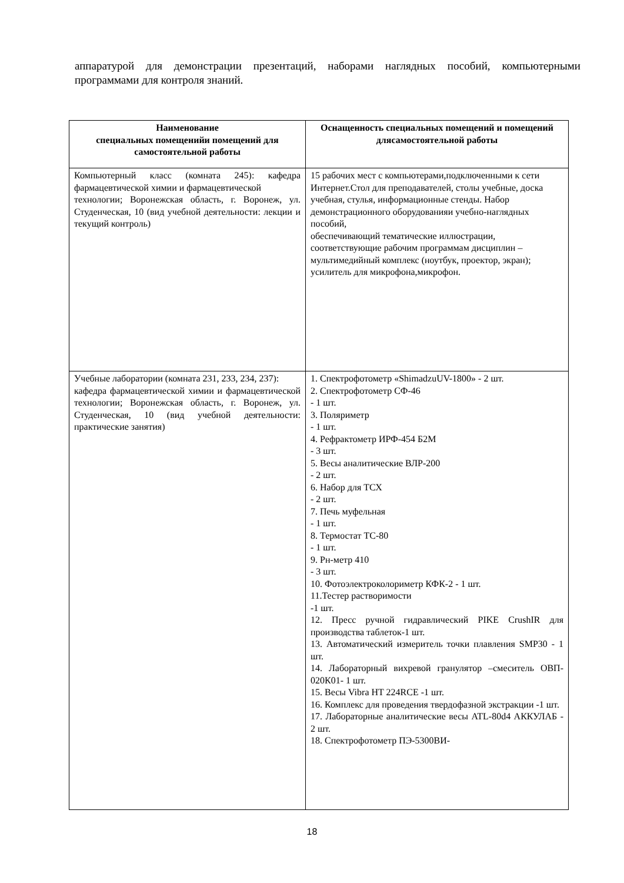аппаратурой для демонстрации презентаций, наборами наглядных пособий, компьютерными программами для контроля знаний.
| Наименование специальных помещенийи помещений для самостоятельной работы | Оснащенность специальных помещений и помещений длясамостоятельной работы |
| --- | --- |
| Компьютерный класс (комната 245): кафедра фармацевтической химии и фармацевтической технологии; Воронежская область, г. Воронеж, ул. Студенческая, 10 (вид учебной деятельности: лекции и текущий контроль) | 15 рабочих мест с компьютерами,подключенными к сети Интернет.Стол для преподавателей, столы учебные, доска учебная, стулья, информационные стенды. Набор демонстрационного оборудованияи учебно-наглядных пособий, обеспечивающий тематические иллюстрации, соответствующие рабочим программам дисциплин – мультимедийный комплекс (ноутбук, проектор, экран); усилитель для микрофона,микрофон. |
| Учебные лаборатории (комната 231, 233, 234, 237): кафедра фармацевтической химии и фармацевтической технологии; Воронежская область, г. Воронеж, ул. Студенческая, 10 (вид учебной деятельности: практические занятия) | 1. Спектрофотометр «ShimadzuUV-1800» - 2 шт. 2. Спектрофотометр СФ-46 - 1 шт. 3. Поляриметр - 1 шт. 4. Рефрактометр ИРФ-454 Б2М - 3 шт. 5. Весы аналитические ВЛР-200 - 2 шт. 6. Набор для ТСХ - 2 шт. 7. Печь муфельная - 1 шт. 8. Термостат ТС-80 - 1 шт. 9. Рн-метр 410 - 3 шт. 10. Фотоэлектроколориметр КФК-2 - 1 шт. 11.Тестер растворимости -1 шт. 12. Пресс ручной гидравлический PIKE CrushIR для производства таблеток-1 шт. 13. Автоматический измеритель точки плавления SMP30 - 1 шт. 14. Лабораторный вихревой гранулятор –смеситель ОВП- 020К01- 1 шт. 15. Весы Vibra HT 224RCE -1 шт. 16. Комплекс для проведения твердофазной экстракции -1 шт. 17. Лабораторные аналитические весы ATL-80d4 АККУЛАБ - 2 шт. 18. Спектрофотометр ПЭ-5300ВИ- |
18